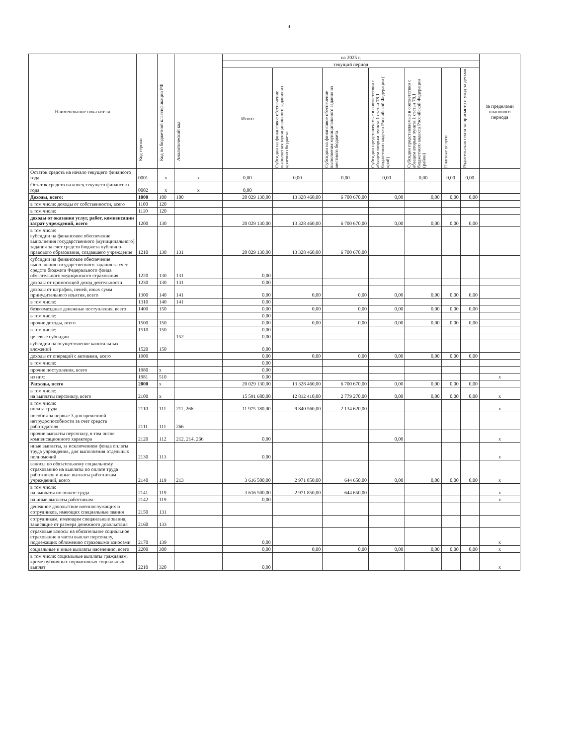4
| Наименование показателя | Код строки | Код по бюджетной классификации РФ | Аналитический код | на 2025 г. | | | | | | | за пределами планового периода |
| --- | --- | --- | --- | --- | --- | --- | --- | --- | --- | --- | --- |
| | | | | текущий период | | | | | | | |
| | | | | Итого | Субсидии на финансовое обеспечение выполнения муниципального задания из краевого бюджета | Субсидии на финансовое обеспечение выполнения муниципального задания из местного бюджета | Субсидии представляемые в соответствии с абзацем вторым пункта 1 статьи 78.1 бюджетного кодекса Российской Федерации ( край) | Субсидии представляемые в соответствии с абзацем вторым пункта 1 статьи 78.1 бюджетного кодекса Российской Федерации (район) | Платные услуги | Родительская плата за присмотр и уход за детьми | |
| Остаток средств на начало текущего финансого года | 0001 | x | x | 0,00 | 0,00 | 0,00 | 0,00 | 0,00 | 0,00 | 0,00 | |
| Остаток средств на конец текущего финансого года | 0002 | x | x | 0,00 | | | | | | | |
| Доходы, всего: | 1000 | 100 | 100 | 20 029 130,00 | 13 328 460,00 | 6 700 670,00 | 0,00 | 0,00 | 0,00 | 0,00 | |
| в том числе: доходы от собственности, всего | 1100 | 120 | | | | | | | | | |
| в том числе: | 1110 | 120 | | | | | | | | | |
| доходы от оказания услуг, работ, компенсации затрат учреждений, всего | 1200 | 130 | | 20 029 130,00 | 13 328 460,00 | 6 700 670,00 | 0,00 | 0,00 | 0,00 | 0,00 | |
| в том числе: субсидии на финансовое обеспечение выполнения государственного (муниципального) задания за счет средств бюджета публично-правового образования, создавшего учреждение | 1210 | 130 | 131 | 20 029 130,00 | 13 328 460,00 | 6 700 670,00 | | | | | |
| субсидии на финансовое обеспечение выполнения государственного задания за счет средств бюджета Федерального фонда обязательного медицинского страхования | 1220 | 130 | 131 | 0,00 | | | | | | | |
| доходы от приносящей доход деятельности | 1230 | 130 | 131 | 0,00 | | | | | | | |
| доходы от штрафов, пеней, иных сумм принудительного изъятия, всего | 1300 | 140 | 141 | 0,00 | 0,00 | 0,00 | 0,00 | 0,00 | 0,00 | 0,00 | |
| в том числе: | 1310 | 140 | 141 | 0,00 | | | | | | | |
| безвозмездные денежные поступления, всего | 1400 | 150 | | 0,00 | 0,00 | 0,00 | 0,00 | 0,00 | 0,00 | 0,00 | |
| в том числе: | | | | 0,00 | | | | | | | |
| прочие доходы, всего | 1500 | 150 | | 0,00 | 0,00 | 0,00 | 0,00 | 0,00 | 0,00 | 0,00 | |
| в том числе: | 1510 | 150 | | 0,00 | | | | | | | |
| целевые субсидии | | | 152 | 0,00 | | | | | | | |
| субсидии на осуществление капитальных вложений | 1520 | 150 | | 0,00 | | | | | | | |
| доходы от операций с активами, всего | 1900 | | | 0,00 | 0,00 | 0,00 | 0,00 | 0,00 | 0,00 | 0,00 | |
| в том числе: | | | | 0,00 | | | | | | | |
| прочие поступления, всего | 1980 | x | | 0,00 | | | | | | | |
| из них: | 1981 | 510 | | 0,00 | | | | | | | x |
| Расходы, всего | 2000 | x | | 20 029 130,00 | 13 328 460,00 | 6 700 670,00 | 0,00 | 0,00 | 0,00 | 0,00 | |
| в том числе: на выплаты персоналу, всего | 2100 | x | | 15 591 680,00 | 12 812 410,00 | 2 779 270,00 | 0,00 | 0,00 | 0,00 | 0,00 | x |
| в том числе: оплата труда | 2110 | 111 | 211, 266 | 11 975 180,00 | 9 840 560,00 | 2 134 620,00 | | | | | x |
| пособия за первые 3 дня временной нетрудоспособности за счет средств работодателя | 2111 | 111 | 266 | | | | | | | | |
| прочие выплаты персоналу, в том числе компенсационного характера | 2120 | 112 | 212, 214, 266 | 0,00 | | | 0,00 | | | | x |
| иные выплаты, за исключением фонда оплаты труда учреждения, для выполнения отдельных полномочий | 2130 | 113 | | 0,00 | | | | | | | x |
| взносы по обязательному социальному страхованию на выплаты по оплате труда работников и иные выплаты работникам учреждений, всего | 2140 | 119 | 213 | 3 616 500,00 | 2 971 850,00 | 644 650,00 | 0,00 | 0,00 | 0,00 | 0,00 | x |
| в том числе: на выплаты по оплате труда | 2141 | 119 | | 3 616 500,00 | 2 971 850,00 | 644 650,00 | | | | | x |
| на иные выплаты работникам | 2142 | 119 | | 0,00 | | | | | | | x |
| денежное довольствие военнослужащих и сотрудников, имеющих специальные звания | 2150 | 131 | | | | | | | | | |
| сотрудникам, имеющим спецаильные звания, зависящие от размера денежного довольствия | 2160 | 133 | | | | | | | | | |
| страховые взносы на обязательное социальное страхование в части выплат персоналу, подлежащих обложению страховыми взносами | 2170 | 139 | | 0,00 | | | | | | | x |
| социальные и иные выплаты населению, всего | 2200 | 300 | | 0,00 | 0,00 | 0,00 | 0,00 | 0,00 | 0,00 | 0,00 | x |
| в том числе: социальные выплаты гражданам, кроме публичных нормативных социальных выплат | 2210 | 320 | | 0,00 | | | | | | | x |